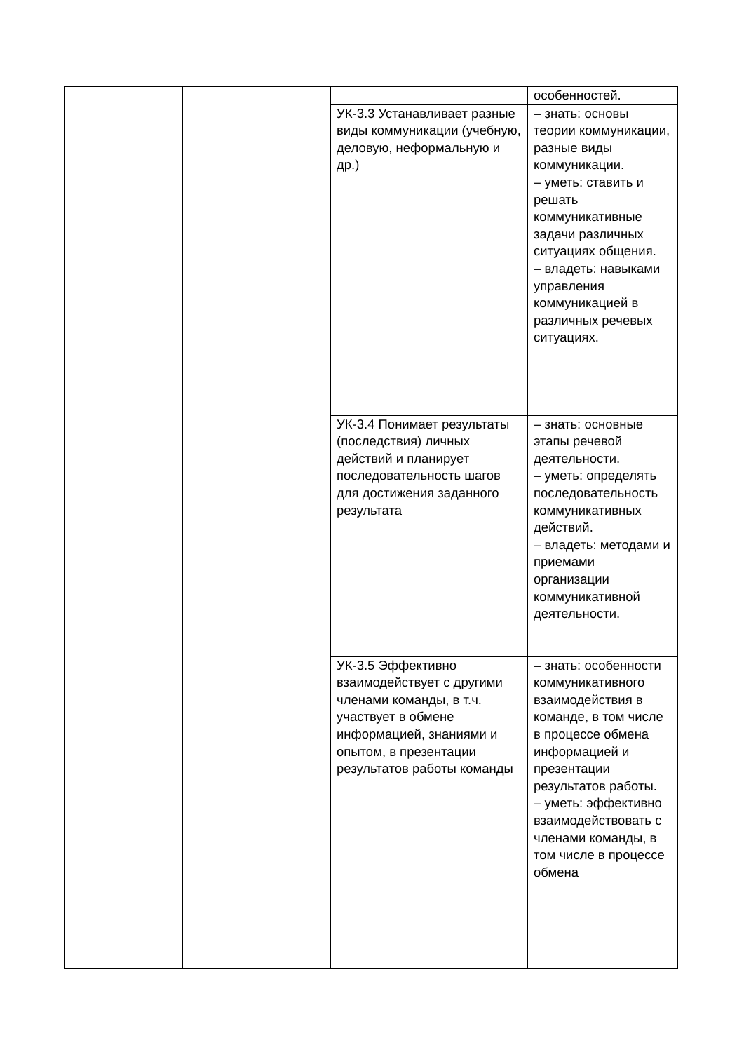| | | | особенностей. |
| | | УК-3.3 Устанавливает разные виды коммуникации (учебную, деловую, неформальную и др.) | – знать: основы теории коммуникации, разные виды коммуникации. – уметь: ставить и решать коммуникативные задачи различных ситуациях общения. – владеть: навыками управления коммуникацией в различных речевых ситуациях. |
| | | УК-3.4 Понимает результаты (последствия) личных действий и планирует последовательность шагов для достижения заданного результата | – знать: основные этапы речевой деятельности. – уметь: определять последовательность коммуникативных действий. – владеть: методами и приемами организации коммуникативной деятельности. |
| | | УК-3.5 Эффективно взаимодействует с другими членами команды, в т.ч. участвует в обмене информацией, знаниями и опытом, в презентации результатов работы команды | – знать: особенности коммуникативного взаимодействия в команде, в том числе в процессе обмена информацией и презентации результатов работы. – уметь: эффективно взаимодействовать с членами команды, в том числе в процессе обмена |